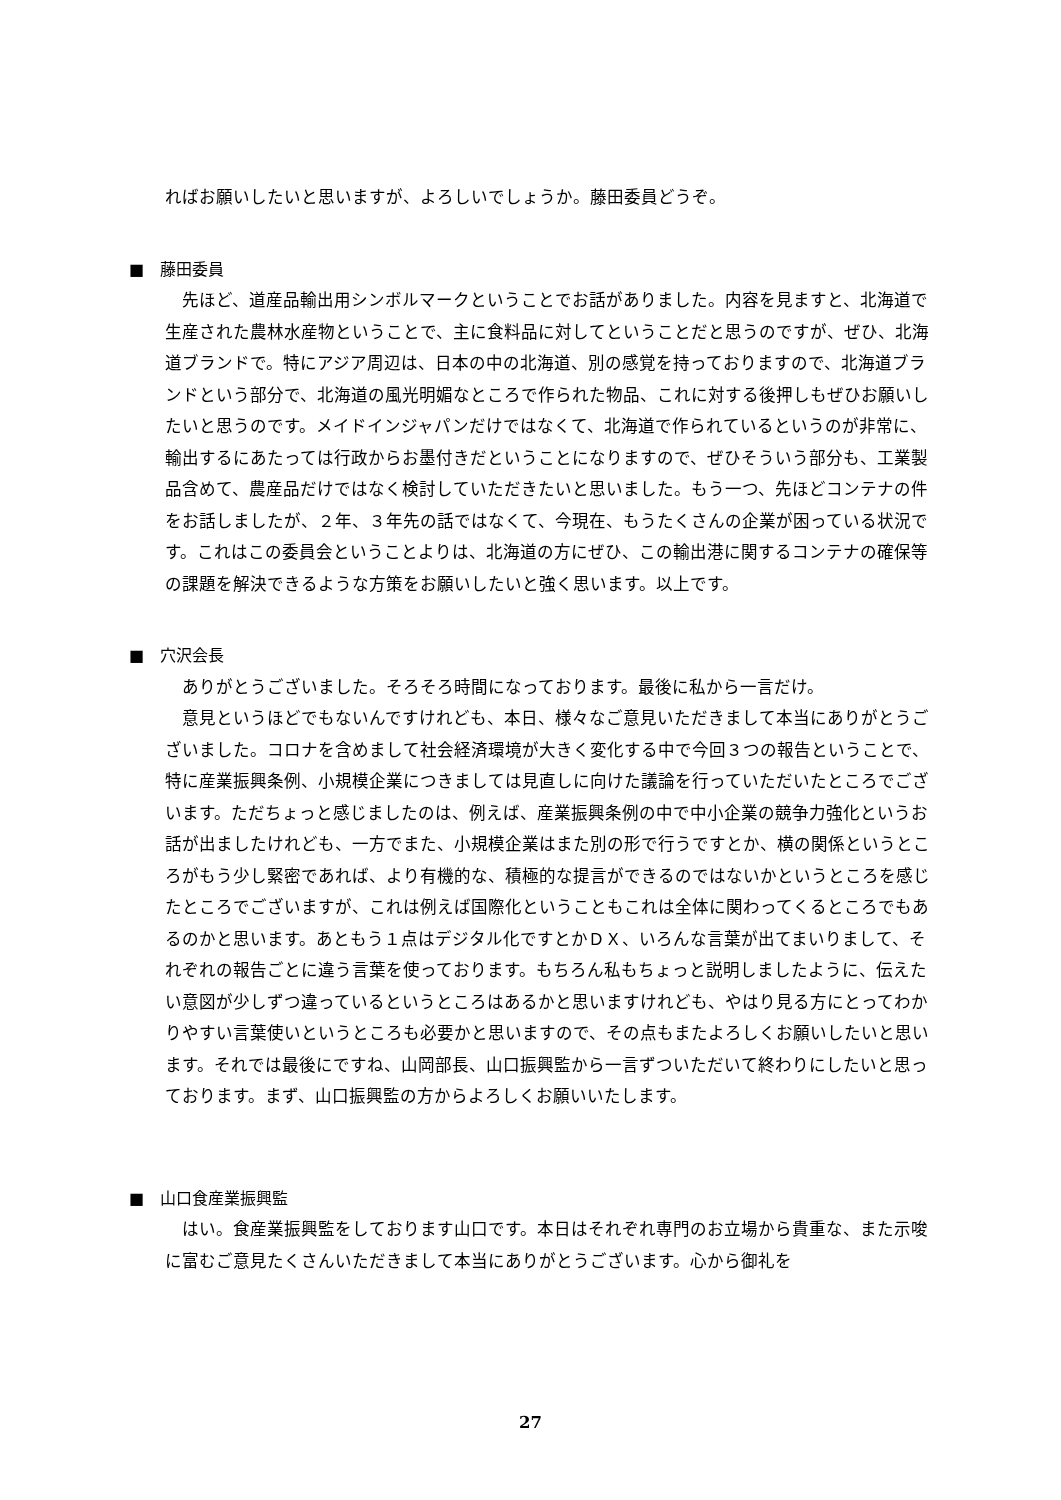ればお願いしたいと思いますが、よろしいでしょうか。藤田委員どうぞ。
■　藤田委員
先ほど、道産品輸出用シンボルマークということでお話がありました。内容を見ますと、北海道で生産された農林水産物ということで、主に食料品に対してということだと思うのですが、ぜひ、北海道ブランドで。特にアジア周辺は、日本の中の北海道、別の感覚を持っておりますので、北海道ブランドという部分で、北海道の風光明媚なところで作られた物品、これに対する後押しもぜひお願いしたいと思うのです。メイドインジャパンだけではなくて、北海道で作られているというのが非常に、輸出するにあたっては行政からお墨付きだということになりますので、ぜひそういう部分も、工業製品含めて、農産品だけではなく検討していただきたいと思いました。もう一つ、先ほどコンテナの件をお話しましたが、２年、３年先の話ではなくて、今現在、もうたくさんの企業が困っている状況です。これはこの委員会ということよりは、北海道の方にぜひ、この輸出港に関するコンテナの確保等の課題を解決できるような方策をお願いしたいと強く思います。以上です。
■　穴沢会長
ありがとうございました。そろそろ時間になっております。最後に私から一言だけ。
意見というほどでもないんですけれども、本日、様々なご意見いただきまして本当にありがとうございました。コロナを含めまして社会経済環境が大きく変化する中で今回３つの報告ということで、特に産業振興条例、小規模企業につきましては見直しに向けた議論を行っていただいたところでございます。ただちょっと感じましたのは、例えば、産業振興条例の中で中小企業の競争力強化というお話が出ましたけれども、一方でまた、小規模企業はまた別の形で行うですとか、横の関係というところがもう少し緊密であれば、より有機的な、積極的な提言ができるのではないかというところを感じたところでございますが、これは例えば国際化ということもこれは全体に関わってくるところでもあるのかと思います。あともう１点はデジタル化ですとかＤＸ、いろんな言葉が出てまいりまして、それぞれの報告ごとに違う言葉を使っております。もちろん私もちょっと説明しましたように、伝えたい意図が少しずつ違っているというところはあるかと思いますけれども、やはり見る方にとってわかりやすい言葉使いというところも必要かと思いますので、その点もまたよろしくお願いしたいと思います。それでは最後にですね、山岡部長、山口振興監から一言ずついただいて終わりにしたいと思っております。まず、山口振興監の方からよろしくお願いいたします。
■　山口食産業振興監
はい。食産業振興監をしております山口です。本日はそれぞれ専門のお立場から貴重な、また示唆に富むご意見たくさんいただきまして本当にありがとうございます。心から御礼を
27